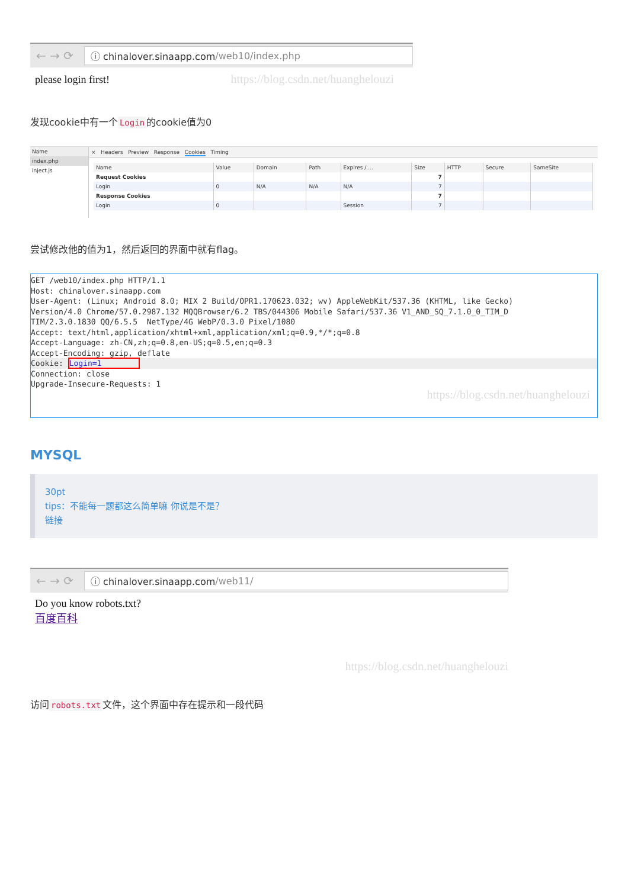← → ⟳
ⓘ chinalover.sinaapp.com /web10/index.php
please login first! https://blog.csdn.net/huanghelouzi
发现cookie中有一个 Login 的cookie值为0
Name
index.php
inject.js
× Headers Preview Response Cookies Timing
| Name | Value | Domain | Path | Expires / ... | Size | HTTP | Secure | SameSite |
| --- | --- | --- | --- | --- | --- | --- | --- | --- |
| Request Cookies | | | | | 7 | | | |
| Login | 0 | N/A | N/A | N/A | 7 | | | |
| Response Cookies | | | | | 7 | | | |
| Login | 0 | | | Session | 7 | | | |
尝试修改他的值为1，然后返回的界面中就有flag。
GET /web10/index.php HTTP/1.1
Host: chinalover.sinaapp.com
User-Agent: (Linux; Android 8.0; MIX 2 Build/OPR1.170623.032; wv) AppleWebKit/537.36 (KHTML, like Gecko)
Version/4.0 Chrome/57.0.2987.132 MQQBrowser/6.2 TBS/044306 Mobile Safari/537.36 V1_AND_SQ_7.1.0_0_TIM_D
TIM/2.3.0.1830 QQ/6.5.5  NetType/4G WebP/0.3.0 Pixel/1080
Accept: text/html,application/xhtml+xml,application/xml;q=0.9,*/*;q=0.8
Accept-Language: zh-CN,zh;q=0.8,en-US;q=0.5,en;q=0.3
Accept-Encoding: gzip, deflate
Cookie: Login=1        Connection: close
Upgrade-Insecure-Requests: 1
https://blog.csdn.net/huanghelouzi
MYSQL
30pt
tips：不能每一题都这么简单嘛 你说是不是？
链接
← → ⟳
ⓘ chinalover.sinaapp.com /web11/
Do you know robots.txt?
百度百科
https://blog.csdn.net/huanghelouzi
访问 robots.txt 文件，这个界面中存在提示和一段代码